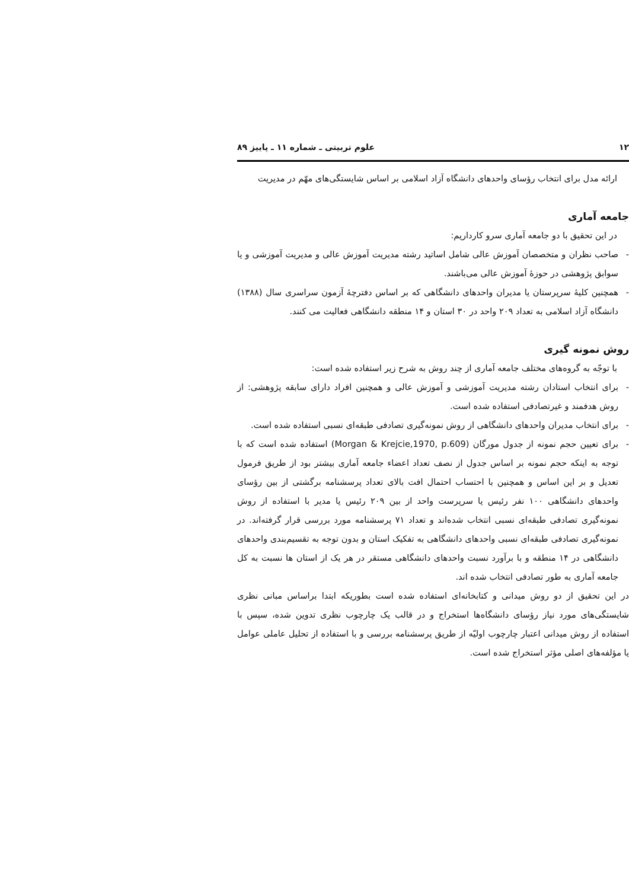۱۲ علوم تربیتی ـ شماره ۱۱ ـ پاییز ۸۹
ارائه مدل برای انتخاب رؤسای واحدهای دانشگاه آزاد اسلامی بر اساس شایستگی‌های مهّم در مدیریت
جامعه آماری
در این تحقیق با دو جامعه آماری سرو کارداریم:
- صاحب نظران و متخصصان آموزش عالی شامل اساتید رشته مدیریت آموزش عالی و مدیریت آموزشی و یا سوابق پژوهشی در حوزۀ آموزش عالی می‌باشند.
- همچنین کلیۀ سرپرستان یا مدیران واحدهای دانشگاهی که بر اساس دفترچۀ آزمون سراسری سال (۱۳۸۸) دانشگاه آزاد اسلامی به تعداد ۲۰۹ واحد در ۳۰ استان و ۱۴ منطقه دانشگاهی فعالیت می کنند.
روش نمونه گیری
با توجّه به گروه‌های مختلف جامعه آماری از چند روش به شرح زیر استفاده شده است:
- برای انتخاب استادان رشته مدیریت آموزشی و آموزش عالی و همچنین افراد دارای سابقه پژوهشی: از روش هدفمند و غیرتصادفی استفاده شده است.
- برای انتخاب مدیران واحدهای دانشگاهی از روش نمونه‌گیری تصادفی طبقه‌ای نسبی استفاده شده است.
- برای تعیین حجم نمونه از جدول مورگان (Morgan & Krejcie,1970, p.609) استفاده شده است که با توجه به اینکه حجم نمونه بر اساس جدول از نصف تعداد اعضاء جامعه آماری بیشتر بود از طریق فرمول تعدیل و بر این اساس و همچنین با احتساب احتمال افت بالای تعداد پرسشنامه برگشتی از بین رؤسای واحدهای دانشگاهی ۱۰۰ نفر رئیس یا سرپرست واحد از بین ۲۰۹ رئیس یا مدیر با استفاده از روش نمونه‌گیری تصادفی طبقه‌ای نسبی انتخاب شده‌اند و تعداد ۷۱ پرسشنامه مورد بررسی قرار گرفته‌اند. در نمونه‌گیری تصادفی طبقه‌ای نسبی واحدهای دانشگاهی به تفکیک استان و بدون توجه به تقسیم‌بندی واحدهای دانشگاهی در ۱۴ منطقه و با برآورد نسبت واحدهای دانشگاهی مستقر در هر یک از استان ها نسبت به کل جامعه آماری به طور تصادفی انتخاب شده اند.
در این تحقیق از دو روش میدانی و کتابخانه‌ای استفاده شده است بطوریکه ابتدا براساس مبانی نظری شایستگی‌های مورد نیاز رؤسای دانشگاه‌ها استخراج و در قالب یک چارچوب نظری تدوین شده، سپس با استفاده از روش میدانی اعتبار چارچوب اولیّه از طریق پرسشنامه بررسی و با استفاده از تحلیل عاملی عوامل یا مؤلفه‌های اصلی مؤثر استخراج شده است.